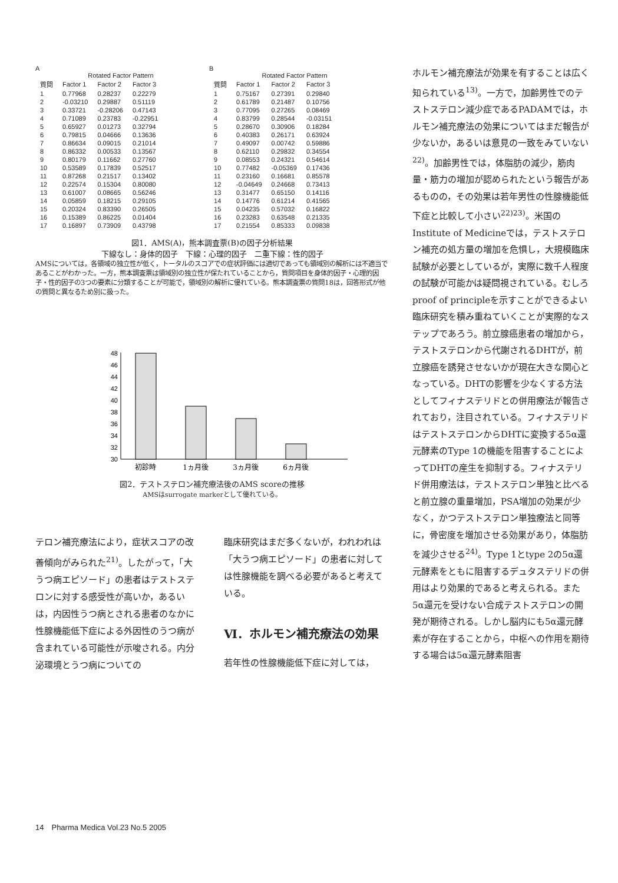A
Rotated Factor Pattern
| 質問 | Factor 1 | Factor 2 | Factor 3 |
| --- | --- | --- | --- |
| 1 | 0.77968 | 0.28237 | 0.22279 |
| 2 | -0.03210 | 0.29887 | 0.51119 |
| 3 | 0.33721 | -0.28206 | 0.47143 |
| 4 | 0.71089 | 0.23783 | -0.22951 |
| 5 | 0.65927 | 0.01273 | 0.32794 |
| 6 | 0.79815 | 0.04666 | 0.13636 |
| 7 | 0.86634 | 0.09015 | 0.21014 |
| 8 | 0.86332 | 0.00533 | 0.13567 |
| 9 | 0.80179 | 0.11662 | 0.27760 |
| 10 | 0.53589 | 0.17839 | 0.52517 |
| 11 | 0.87268 | 0.21517 | 0.13402 |
| 12 | 0.22574 | 0.15304 | 0.80080 |
| 13 | 0.61007 | 0.08665 | 0.56246 |
| 14 | 0.05859 | 0.18215 | 0.29105 |
| 15 | 0.20324 | 0.83390 | 0.26505 |
| 16 | 0.15389 | 0.86225 | 0.01404 |
| 17 | 0.16897 | 0.73909 | 0.43798 |
B
Rotated Factor Pattern
| 質問 | Factor 1 | Factor 2 | Factor 3 |
| --- | --- | --- | --- |
| 1 | 0.75167 | 0.27391 | 0.29840 |
| 2 | 0.61789 | 0.21487 | 0.10756 |
| 3 | 0.77095 | 0.27265 | 0.08469 |
| 4 | 0.83799 | 0.28544 | -0.03151 |
| 5 | 0.28670 | 0.30906 | 0.18284 |
| 6 | 0.40383 | 0.26171 | 0.63924 |
| 7 | 0.49097 | 0.00742 | 0.59886 |
| 8 | 0.62110 | 0.29832 | 0.34554 |
| 9 | 0.08553 | 0.24321 | 0.54614 |
| 10 | 0.77482 | -0.05369 | 0.17436 |
| 11 | 0.23160 | 0.16681 | 0.85578 |
| 12 | -0.04649 | 0.24668 | 0.73413 |
| 13 | 0.31477 | 0.65150 | 0.14116 |
| 14 | 0.14776 | 0.61214 | 0.41565 |
| 15 | 0.04235 | 0.57032 | 0.16822 |
| 16 | 0.23283 | 0.63548 | 0.21335 |
| 17 | 0.21554 | 0.85333 | 0.09838 |
図1．AMS(A)，熊本調査票(B)の因子分析結果
下線なし：身体的因子　下線：心理的因子　二重下線：性的因子
AMSについては，各領域の独立性が低く，トータルのスコアでの症状評価には適切であっても領域別の解析には不適当であることがわかった。一方，熊本調査票は領域別の独立性が保たれていることから，質問項目を身体的因子・心理的因子・性的因子の3つの要素に分類することが可能で，領域別の解析に優れている。熊本調査票の質問18は，回答形式が他の質問と異なるため別に扱った。
48
46
44
42
40
38
36
34
32
30
初診時
1ヵ月後
3ヵ月後
6ヵ月後
図2．テストステロン補充療法後のAMS scoreの推移
AMSはsurrogate markerとして優れている。
テロン補充療法により，症状スコアの改善傾向がみられた<sup>21)</sup>。したがって，「大うつ病エピソード」の患者はテストステロンに対する感受性が高いか，あるいは，内因性うつ病とされる患者のなかに性腺機能低下症による外因性のうつ病が含まれている可能性が示唆される。内分泌環境とうつ病についての
臨床研究はまだ多くないが，われわれは「大うつ病エピソード」の患者に対しては性腺機能を調べる必要があると考えている。
Ⅵ．ホルモン補充療法の効果
若年性の性腺機能低下症に対しては，
ホルモン補充療法が効果を有することは広く知られている<sup>13)</sup>。一方で，加齢男性でのテストステロン減少症であるPADAMでは，ホルモン補充療法の効果についてはまだ報告が少ないか，あるいは意見の一致をみていない<sup>22)</sup>。加齢男性では，体脂肪の減少，筋肉量・筋力の増加が認められたという報告があるものの，その効果は若年男性の性腺機能低下症と比較して小さい<sup>22)23)</sup>。米国のInstitute of Medicineでは，テストステロン補充の処方量の増加を危惧し，大規模臨床試験が必要としているが，実際に数千人程度の試験が可能かは疑問視されている。むしろproof of principleを示すことができるよい臨床研究を積み重ねていくことが実際的なステップであろう。前立腺癌患者の増加から，テストステロンから代謝されるDHTが，前立腺癌を誘発させないかが現在大きな関心となっている。DHTの影響を少なくする方法としてフィナステリドとの併用療法が報告されており，注目されている。フィナステリドはテストステロンからDHTに変換する5α還元酵素のType 1の機能を阻害することによってDHTの産生を抑制する。フィナステリド併用療法は，テストステロン単独と比べると前立腺の重量増加，PSA増加の効果が少なく，かつテストステロン単独療法と同等に，骨密度を増加させる効果があり，体脂肪を減少させる<sup>24)</sup>。Type 1とtype 2の5α還元酵素をともに阻害するデュタステリドの併用はより効果的であると考えられる。また5α還元を受けない合成テストステロンの開発が期待される。しかし脳内にも5α還元酵素が存在することから，中枢への作用を期待する場合は5α還元酵素阻害
14　Pharma Medica Vol.23 No.5 2005